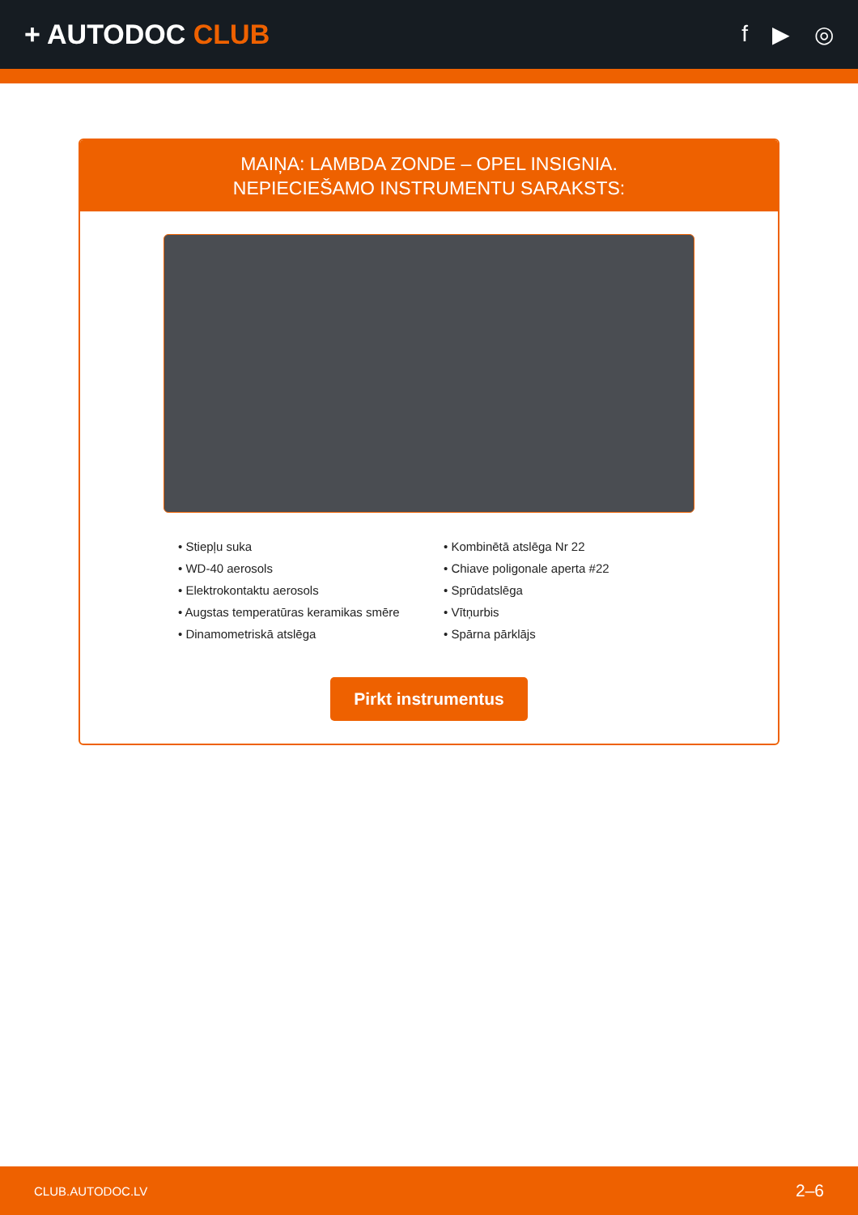+ AUTODOC CLUB
f ▶ ◎
MAIŅA: LAMBDA ZONDE – OPEL INSIGNIA.
NEPIECIEŠAMO INSTRUMENTU SARAKSTS:
• Stiepļu suka
• WD-40 aerosols
• Elektrokontaktu aerosols
• Augstas temperatūras keramikas smēre
• Dinamometriskā atslēga
• Kombinētā atslēga Nr 22
• Chiave poligonale aperta #22
• Sprūdatslēga
• Vītņurbis
• Spārna pārklājs
Pirkt instrumentus
CLUB.AUTODOC.LV 2–6